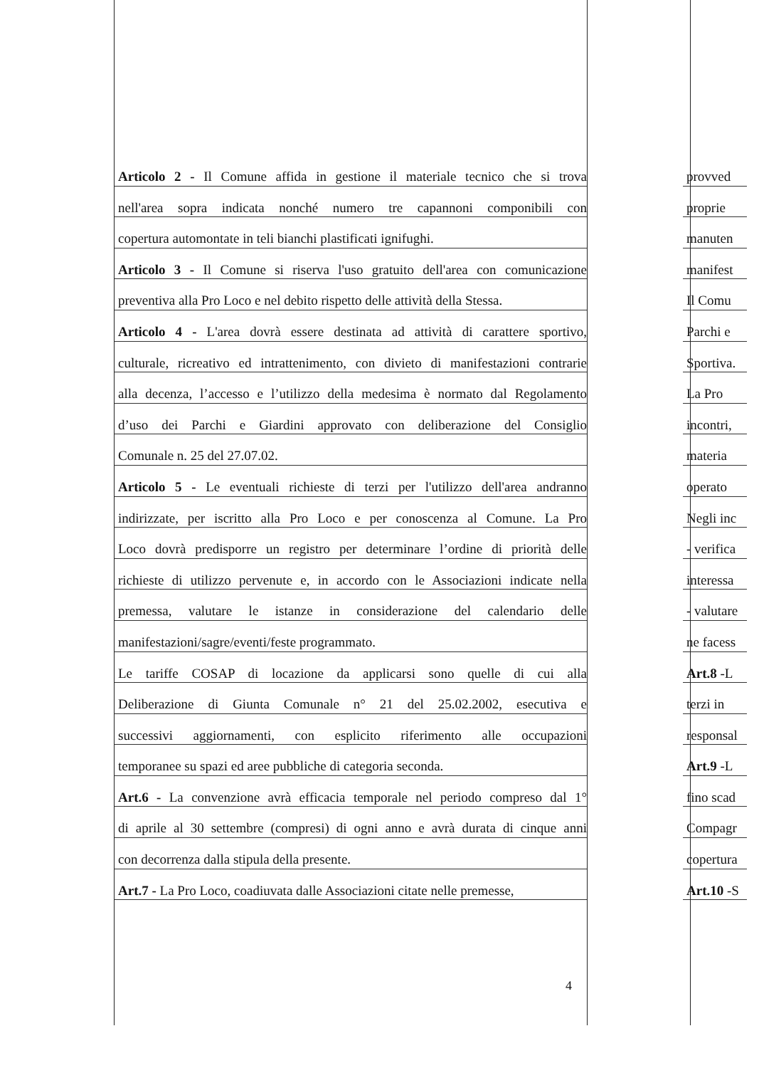Articolo 2 - Il Comune affida in gestione il materiale tecnico che si trova
nell'area sopra indicata nonché numero tre capannoni componibili con
copertura automontate in teli bianchi plastificati ignifughi.
Articolo 3 - Il Comune si riserva l'uso gratuito dell'area con comunicazione
preventiva alla Pro Loco e nel debito rispetto delle attività della Stessa.
Articolo 4 - L'area dovrà essere destinata ad attività di carattere sportivo,
culturale, ricreativo ed intrattenimento, con divieto di manifestazioni contrarie
alla decenza, l’accesso e l’utilizzo della medesima è normato dal Regolamento
d’uso dei Parchi e Giardini approvato con deliberazione del Consiglio
Comunale n. 25 del 27.07.02.
Articolo 5 - Le eventuali richieste di terzi per l'utilizzo dell'area andranno
indirizzate, per iscritto alla Pro Loco e per conoscenza al Comune. La Pro
Loco dovrà predisporre un registro per determinare l’ordine di priorità delle
richieste di utilizzo pervenute e, in accordo con le Associazioni indicate nella
premessa, valutare le istanze in considerazione del calendario delle
manifestazioni/sagre/eventi/feste programmato.
Le tariffe COSAP di locazione da applicarsi sono quelle di cui alla
Deliberazione di Giunta Comunale n° 21 del 25.02.2002, esecutiva e
successivi aggiornamenti, con esplicito riferimento alle occupazioni
temporanee su spazi ed aree pubbliche di categoria seconda.
Art.6 - La convenzione avrà efficacia temporale nel periodo compreso dal 1°
di aprile al 30 settembre (compresi) di ogni anno e avrà durata di cinque anni
con decorrenza dalla stipula della presente.
Art.7 - La Pro Loco, coadiuvata dalle Associazioni citate nelle premesse,
provved
proprie
manuten
manifest
Il Comu
Parchi e
Sportiva.
La Pro
incontri,
materia
operato
Negli inc
- verifica
interessa
- valutare
ne facess
Art.8 -L
terzi in
responsal
Art.9 -L
fino scad
Compagr
copertura
Art.10 -S
4